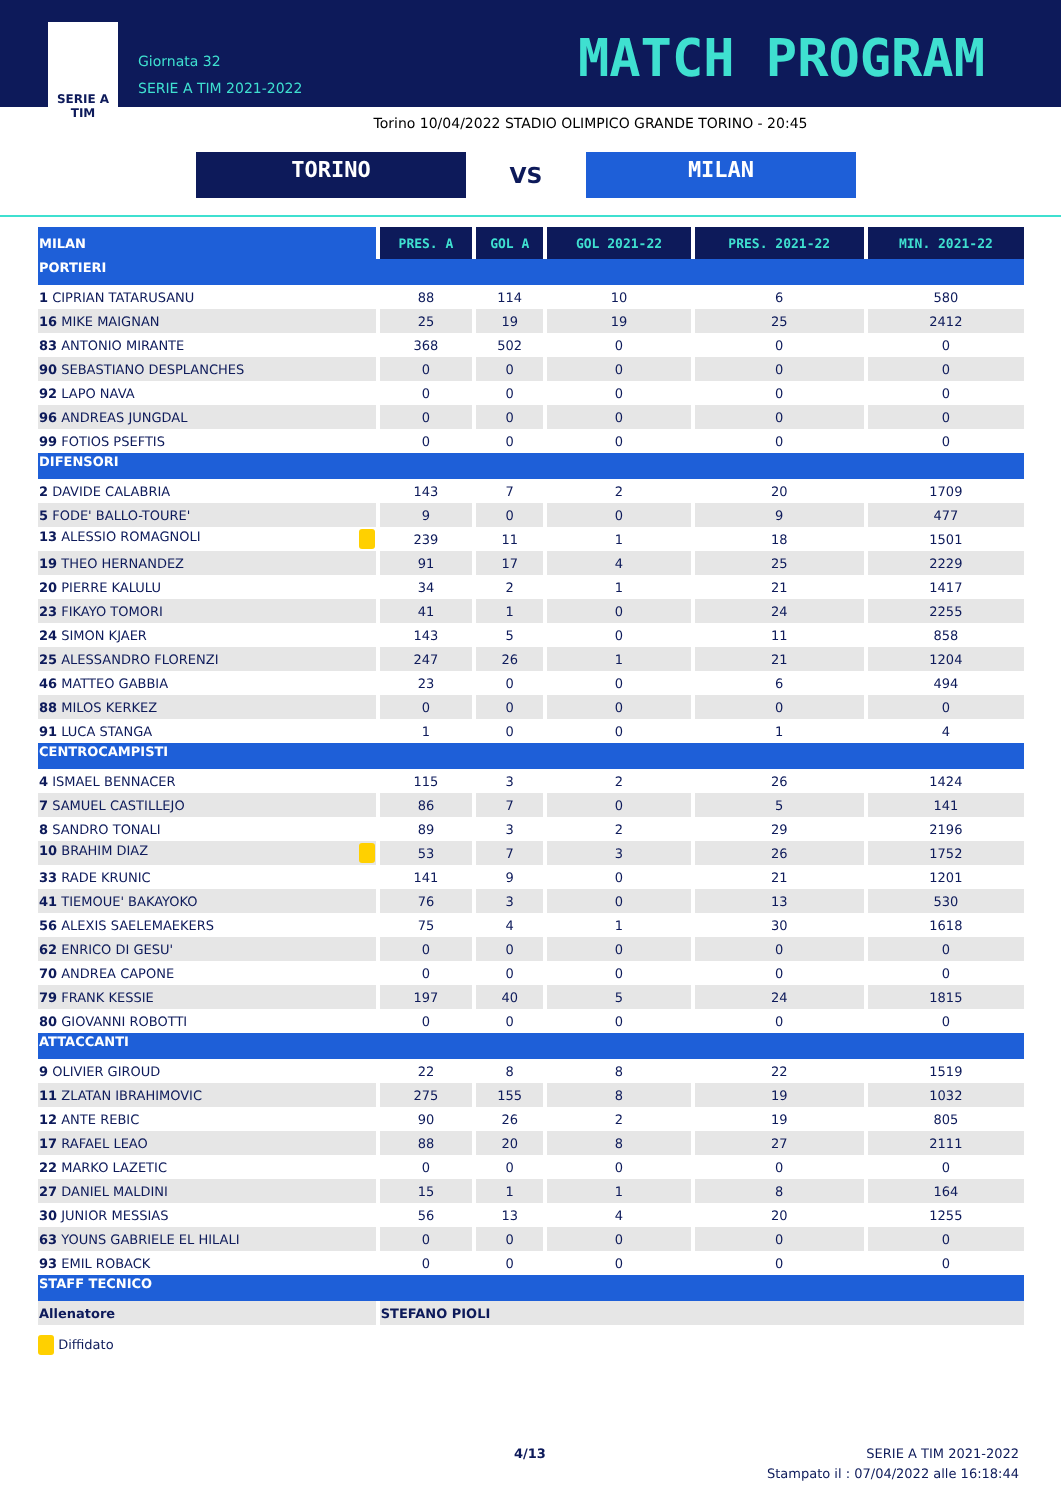SERIE A
TIM
Giornata 32
SERIE A TIM 2021-2022
MATCH PROGRAM
Torino 10/04/2022 STADIO OLIMPICO GRANDE TORINO - 20:45
TORINO
VS
MILAN
| MILAN | PRES. A | GOL A | GOL 2021-22 | PRES. 2021-22 | MIN. 2021-22 |
| --- | --- | --- | --- | --- | --- |
| PORTIERI | | | | | |
| 1 CIPRIAN TATARUSANU | 88 | 114 | 10 | 6 | 580 |
| 16 MIKE MAIGNAN | 25 | 19 | 19 | 25 | 2412 |
| 83 ANTONIO MIRANTE | 368 | 502 | 0 | 0 | 0 |
| 90 SEBASTIANO DESPLANCHES | 0 | 0 | 0 | 0 | 0 |
| 92 LAPO NAVA | 0 | 0 | 0 | 0 | 0 |
| 96 ANDREAS JUNGDAL | 0 | 0 | 0 | 0 | 0 |
| 99 FOTIOS PSEFTIS | 0 | 0 | 0 | 0 | 0 |
| DIFENSORI | | | | | |
| 2 DAVIDE CALABRIA | 143 | 7 | 2 | 20 | 1709 |
| 5 FODE' BALLO-TOURE' | 9 | 0 | 0 | 9 | 477 |
| 13 ALESSIO ROMAGNOLI | 239 | 11 | 1 | 18 | 1501 |
| 19 THEO HERNANDEZ | 91 | 17 | 4 | 25 | 2229 |
| 20 PIERRE KALULU | 34 | 2 | 1 | 21 | 1417 |
| 23 FIKAYO TOMORI | 41 | 1 | 0 | 24 | 2255 |
| 24 SIMON KJAER | 143 | 5 | 0 | 11 | 858 |
| 25 ALESSANDRO FLORENZI | 247 | 26 | 1 | 21 | 1204 |
| 46 MATTEO GABBIA | 23 | 0 | 0 | 6 | 494 |
| 88 MILOS KERKEZ | 0 | 0 | 0 | 0 | 0 |
| 91 LUCA STANGA | 1 | 0 | 0 | 1 | 4 |
| CENTROCAMPISTI | | | | | |
| 4 ISMAEL BENNACER | 115 | 3 | 2 | 26 | 1424 |
| 7 SAMUEL CASTILLEJO | 86 | 7 | 0 | 5 | 141 |
| 8 SANDRO TONALI | 89 | 3 | 2 | 29 | 2196 |
| 10 BRAHIM DIAZ | 53 | 7 | 3 | 26 | 1752 |
| 33 RADE KRUNIC | 141 | 9 | 0 | 21 | 1201 |
| 41 TIEMOUE' BAKAYOKO | 76 | 3 | 0 | 13 | 530 |
| 56 ALEXIS SAELEMAEKERS | 75 | 4 | 1 | 30 | 1618 |
| 62 ENRICO DI GESU' | 0 | 0 | 0 | 0 | 0 |
| 70 ANDREA CAPONE | 0 | 0 | 0 | 0 | 0 |
| 79 FRANK KESSIE | 197 | 40 | 5 | 24 | 1815 |
| 80 GIOVANNI ROBOTTI | 0 | 0 | 0 | 0 | 0 |
| ATTACCANTI | | | | | |
| 9 OLIVIER GIROUD | 22 | 8 | 8 | 22 | 1519 |
| 11 ZLATAN IBRAHIMOVIC | 275 | 155 | 8 | 19 | 1032 |
| 12 ANTE REBIC | 90 | 26 | 2 | 19 | 805 |
| 17 RAFAEL LEAO | 88 | 20 | 8 | 27 | 2111 |
| 22 MARKO LAZETIC | 0 | 0 | 0 | 0 | 0 |
| 27 DANIEL MALDINI | 15 | 1 | 1 | 8 | 164 |
| 30 JUNIOR MESSIAS | 56 | 13 | 4 | 20 | 1255 |
| 63 YOUNS GABRIELE EL HILALI | 0 | 0 | 0 | 0 | 0 |
| 93 EMIL ROBACK | 0 | 0 | 0 | 0 | 0 |
| STAFF TECNICO | | | | | |
| Allenatore | STEFANO PIOLI | | | | |
Diffidato
4/13
SERIE A TIM 2021-2022
Stampato il : 07/04/2022 alle 16:18:44